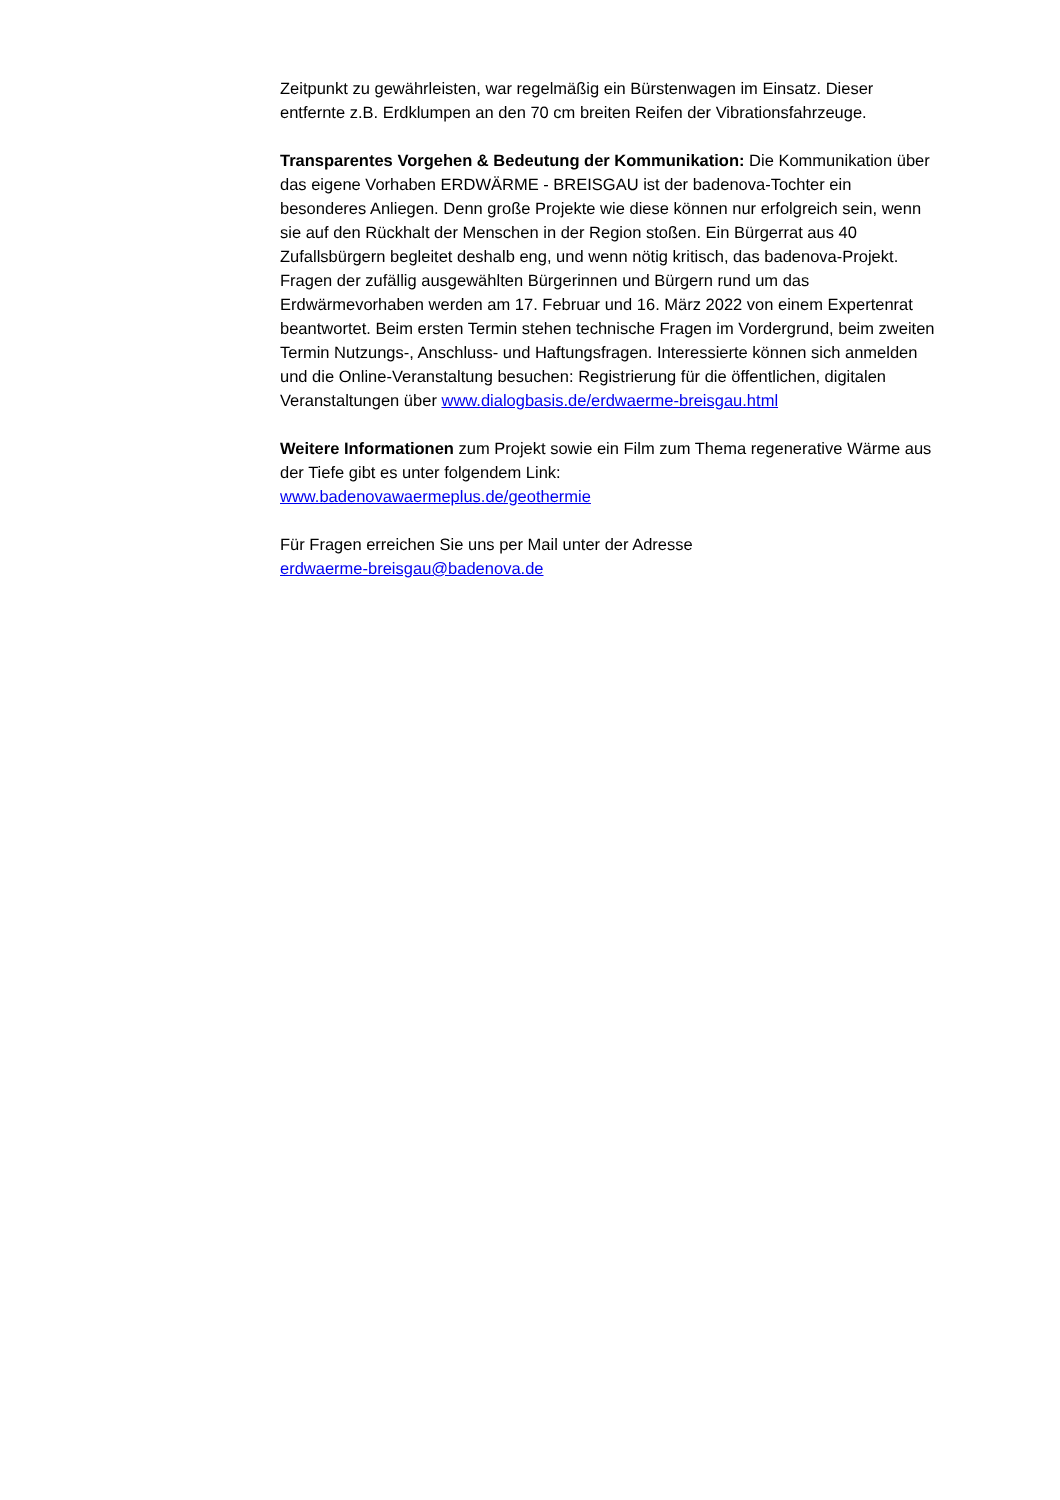Zeitpunkt zu gewährleisten, war regelmäßig ein Bürstenwagen im Einsatz. Dieser entfernte z.B. Erdklumpen an den 70 cm breiten Reifen der Vibrationsfahrzeuge.
Transparentes Vorgehen & Bedeutung der Kommunikation: Die Kommunikation über das eigene Vorhaben ERDWÄRME - BREISGAU ist der badenova-Tochter ein besonderes Anliegen. Denn große Projekte wie diese können nur erfolgreich sein, wenn sie auf den Rückhalt der Menschen in der Region stoßen. Ein Bürgerrat aus 40 Zufallsbürgern begleitet deshalb eng, und wenn nötig kritisch, das badenova-Projekt. Fragen der zufällig ausgewählten Bürgerinnen und Bürgern rund um das Erdwärmevorhaben werden am 17. Februar und 16. März 2022 von einem Expertenrat beantwortet. Beim ersten Termin stehen technische Fragen im Vordergrund, beim zweiten Termin Nutzungs-, Anschluss- und Haftungsfragen. Interessierte können sich anmelden und die Online-Veranstaltung besuchen: Registrierung für die öffentlichen, digitalen Veranstaltungen über www.dialogbasis.de/erdwaerme-breisgau.html
Weitere Informationen zum Projekt sowie ein Film zum Thema regenerative Wärme aus der Tiefe gibt es unter folgendem Link:
www.badenovawaermeplus.de/geothermie
Für Fragen erreichen Sie uns per Mail unter der Adresse
erdwaerme-breisgau@badenova.de